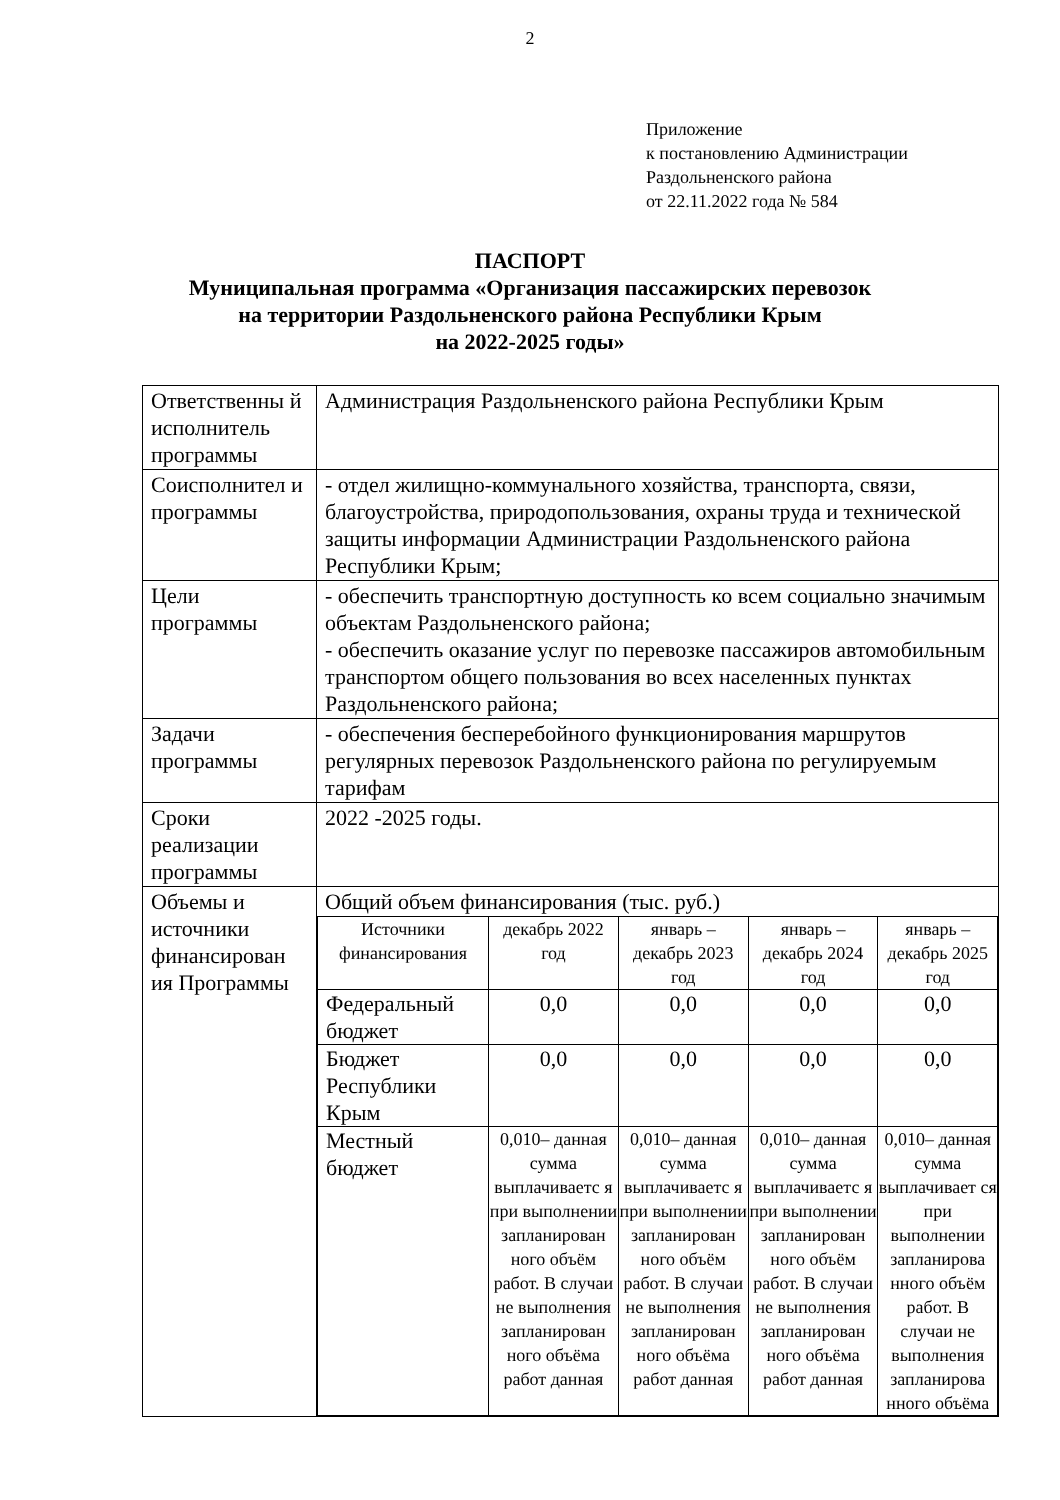2
Приложение
к постановлению Администрации
Раздольненского района
от 22.11.2022 года № 584
ПАСПОРТ
Муниципальная программа «Организация пассажирских перевозок
на территории Раздольненского района Республики Крым
на 2022-2025 годы»
| Ответственны й исполнитель программы | Администрация Раздольненского района Республики Крым |
| Соисполнител и программы | - отдел жилищно-коммунального хозяйства, транспорта, связи, благоустройства, природопользования, охраны труда и технической защиты информации Администрации Раздольненского района Республики Крым; |
| Цели программы | - обеспечить транспортную доступность ко всем социально значимым объектам Раздольненского района; - обеспечить оказание услуг по перевозке пассажиров автомобильным транспортом общего пользования во всех населенных пунктах Раздольненского района; |
| Задачи программы | - обеспечения бесперебойного функционирования маршрутов регулярных перевозок Раздольненского района по регулируемым тарифам |
| Сроки реализации программы | 2022 -2025 годы. |
| Объемы и источники финансирован ия Программы | Общий объем финансирования (тыс. руб.) / Источники финансирования / декабрь 2022 год / январь – декабрь 2023 год / январь – декабрь 2024 год / январь – декабрь 2025 год / / Федеральный бюджет / 0,0 / 0,0 / 0,0 / 0,0 / / Бюджет Республики Крым / 0,0 / 0,0 / 0,0 / 0,0 / / Местный бюджет / 0,010– данная сумма выплачиваетс я при выполнении запланирован ного объём работ. В случаи не выполнения запланирован ного объёма работ данная / 0,010– данная сумма выплачиваетс я при выполнении запланирован ного объём работ. В случаи не выполнения запланирован ного объёма работ данная / 0,010– данная сумма выплачиваетс я при выполнении запланирован ного объём работ. В случаи не выполнения запланирован ного объёма работ данная / 0,010– данная сумма выплачивает ся при выполнении запланирова нного объём работ. В случаи не выполнения запланирова нного объёма / |